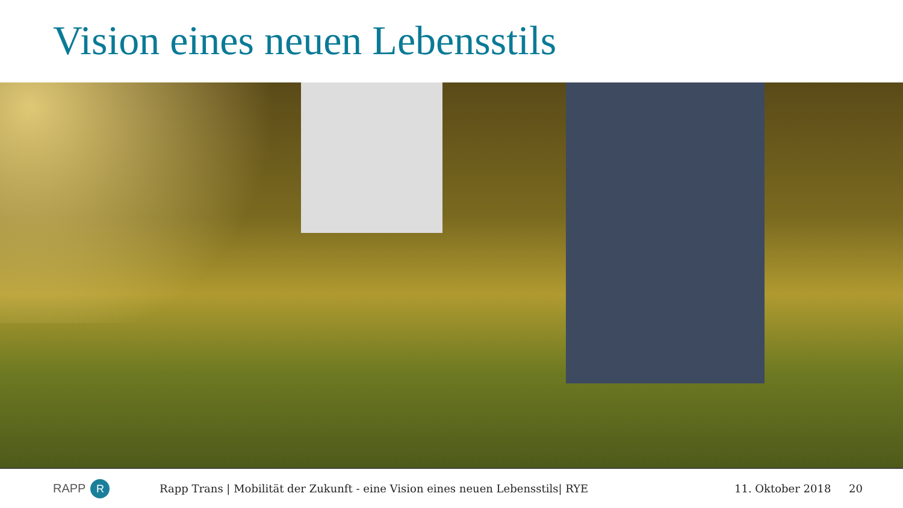Vision eines neuen Lebensstils
RAPP R
Rapp Trans | Mobilität der Zukunft - eine Vision eines neuen Lebensstils| RYE
11. Oktober 2018 20